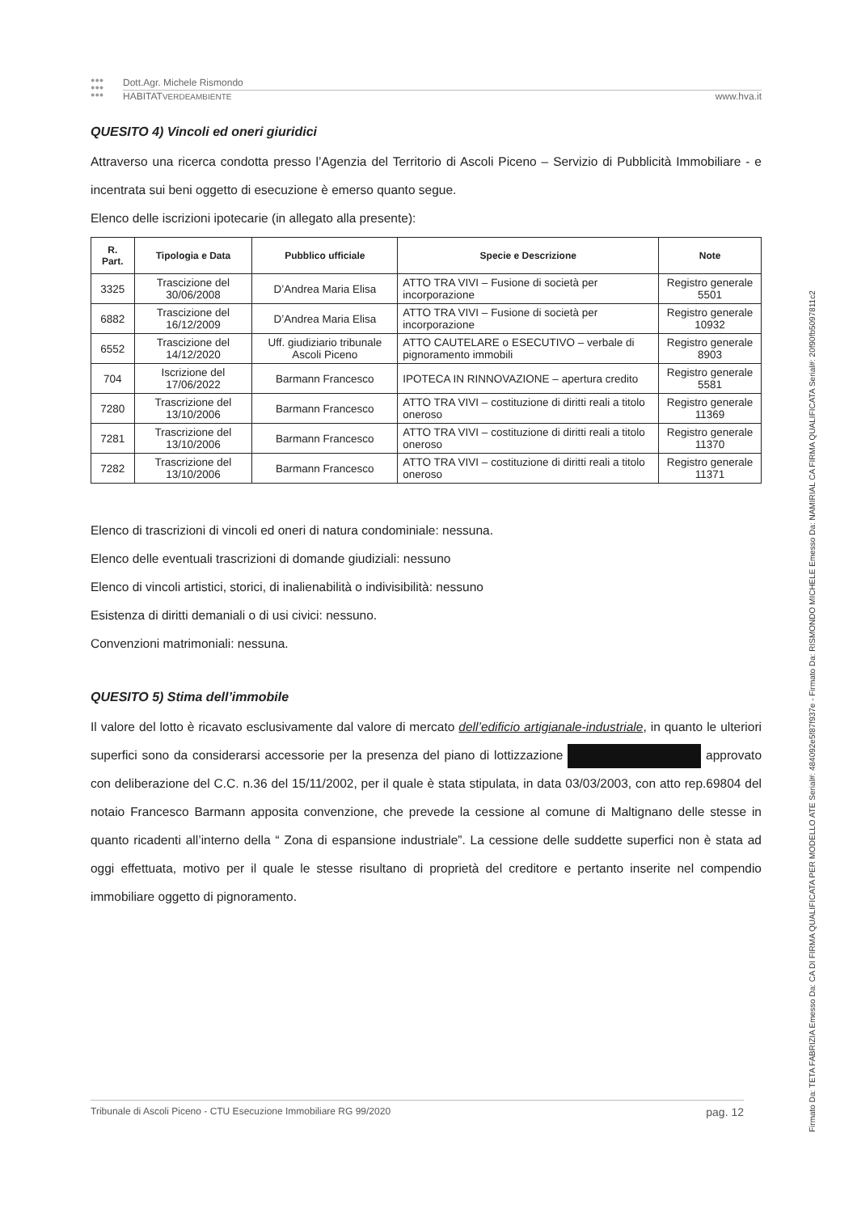●●●
●●●
●●●
Dott.Agr. Michele Rismondo
HABITATVERDEAMBIENTE www.hva.it
QUESITO 4) Vincoli ed oneri giuridici
Attraverso una ricerca condotta presso l’Agenzia del Territorio di Ascoli Piceno – Servizio di Pubblicità Immobiliare - e incentrata sui beni oggetto di esecuzione è emerso quanto segue.
Elenco delle iscrizioni ipotecarie (in allegato alla presente):
| R. Part. | Tipologia e Data | Pubblico ufficiale | Specie e Descrizione | Note |
| --- | --- | --- | --- | --- |
| 3325 | Trascizione del 30/06/2008 | D’Andrea Maria Elisa | ATTO TRA VIVI – Fusione di società per incorporazione | Registro generale 5501 |
| 6882 | Trascizione del 16/12/2009 | D’Andrea Maria Elisa | ATTO TRA VIVI – Fusione di società per incorporazione | Registro generale 10932 |
| 6552 | Trascizione del 14/12/2020 | Uff. giudiziario tribunale Ascoli Piceno | ATTO CAUTELARE o ESECUTIVO – verbale di pignoramento immobili | Registro generale 8903 |
| 704 | Iscrizione del 17/06/2022 | Barmann Francesco | IPOTECA IN RINNOVAZIONE – apertura credito | Registro generale 5581 |
| 7280 | Trascrizione del 13/10/2006 | Barmann Francesco | ATTO TRA VIVI – costituzione di diritti reali a titolo oneroso | Registro generale 11369 |
| 7281 | Trascrizione del 13/10/2006 | Barmann Francesco | ATTO TRA VIVI – costituzione di diritti reali a titolo oneroso | Registro generale 11370 |
| 7282 | Trascrizione del 13/10/2006 | Barmann Francesco | ATTO TRA VIVI – costituzione di diritti reali a titolo oneroso | Registro generale 11371 |
Elenco di trascrizioni di vincoli ed oneri di natura condominiale: nessuna.
Elenco delle eventuali trascrizioni di domande giudiziali: nessuno
Elenco di vincoli artistici, storici, di inalienabilità o indivisibilità: nessuno
Esistenza di diritti demaniali o di usi civici: nessuno.
Convenzioni matrimoniali: nessuna.
QUESITO 5) Stima dell’immobile
Il valore del lotto è ricavato esclusivamente dal valore di mercato dell’edificio artigianale-industriale, in quanto le ulteriori superfici sono da considerarsi accessorie per la presenza del piano di lottizzazione approvato con deliberazione del C.C. n.36 del 15/11/2002, per il quale è stata stipulata, in data 03/03/2003, con atto rep.69804 del notaio Francesco Barmann apposita convenzione, che prevede la cessione al comune di Maltignano delle stesse in quanto ricadenti all’interno della “ Zona di espansione industriale”. La cessione delle suddette superfici non è stata ad oggi effettuata, motivo per il quale le stesse risultano di proprietà del creditore e pertanto inserite nel compendio immobiliare oggetto di pignoramento.
Tribunale di Ascoli Piceno - CTU Esecuzione Immobiliare RG 99/2020 pag. 12
Firmato Da: TETA FABRIZIA Emesso Da: CA DI FIRMA QUALIFICATA PER MODELLO ATE Serial#: 484092e5f87f937e - Firmato Da: RISMONDO MICHELE Emesso Da: NAMIRIAL CA FIRMA QUALIFICATA Serial#: 20f90fb5097811c2